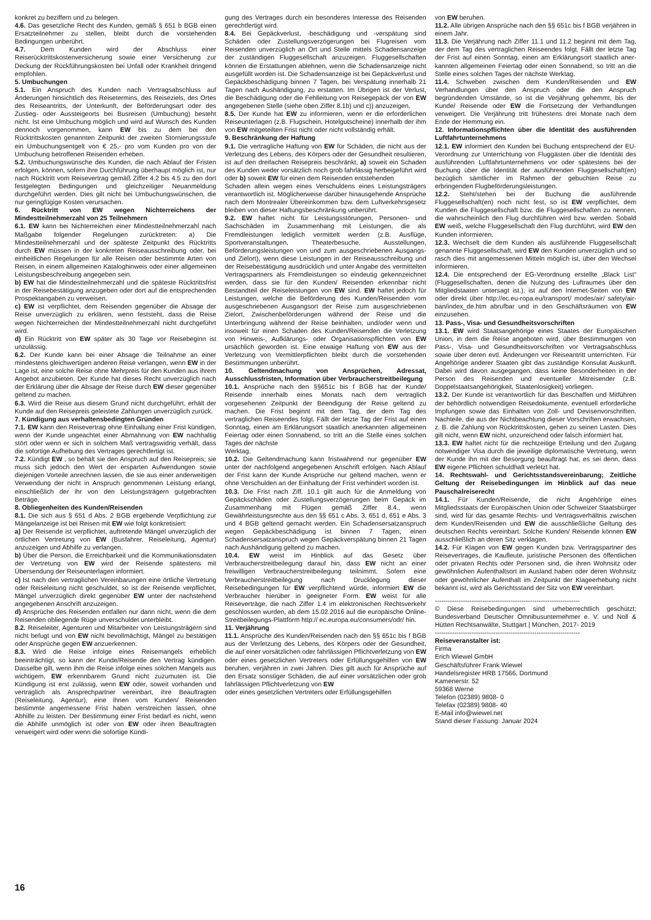konkret zu beziffern und zu belegen.
4.6. Das gesetzliche Recht des Kunden, gemäß § 651 b BGB einen Ersatzteilnehmer zu stellen, bleibt durch die vorstehenden Bedingungen unberührt.
4.7. Dem Kunden wird der Abschluss einer Reiserücktrittskostenversicherung sowie einer Versicherung zur Deckung der Rückführungskosten bei Unfall oder Krankheit dringend empfohlen.
5. Umbuchungen
5.1. Ein Anspruch des Kunden nach Vertragsabschluss auf Änderungen hinsichtlich des Reisetermins, des Reiseziels, des Ortes des Reiseantritts, der Unterkunft, der Beförderungsart oder des Zustieg- oder Aussteigeorts bei Busreisen (Umbuchung) besteht nicht. Ist eine Umbuchung möglich und wird auf Wunsch des Kunden dennoch vorgenommen, kann EW bis zu dem bei den Rücktrittskosten genannten Zeitpunkt der zweiten Stornierungsstufe ein Umbuchungsentgelt von € 25,- pro vom Kunden pro von der Umbuchung betroffenen Reisenden erheben.
5.2. Umbuchungswünsche des Kunden, die nach Ablauf der Fristen erfolgen, können, sofern ihre Durchführung überhaupt möglich ist, nur nach Rücktritt vom Reisevertrag gemäß Ziffer 4.2 bis 4.5 zu den dort festgelegten Bedingungen und gleichzeitiger Neuanmeldung durchgeführt werden. Dies gilt nicht bei Umbuchungswünschen, die nur geringfügige Kosten verursachen.
6. Rücktritt von EW wegen Nichterreichens der Mindestteilnehmerzahl von 25 Teilnehmern
6.1. EW kann bei Nichterreichen einer Mindestteilnehmerzahl nach Maßgabe folgender Regelungen zurücktreten: a) Die Mindestteilnehmerzahl und der späteste Zeitpunkt des Rücktritts durch EW müssen in der konkreten Reiseausschreibung oder, bei einheitlichen Regelungen für alle Reisen oder bestimmte Arten von Reisen, in einem allgemeinen Kataloghinweis oder einer allgemeinen Leistungsbeschreibung angegeben sein.
b) EW hat die Mindestteilnehmerzahl und die späteste Rücktrittsfrist in der Reisebestätigung anzugeben oder dort auf die entsprechenden Prospektangaben zu verweisen.
c) EW ist verpflichtet, dem Reisenden gegenüber die Absage der Reise unverzüglich zu erklären, wenn feststeht, dass die Reise wegen Nichterreichen der Mindestteilnehmerzahl nicht durchgeführt wird.
d) Ein Rücktritt von EW später als 30 Tage vor Reisebeginn ist unzulässig.
6.2. Der Kunde kann bei einer Absage die Teilnahme an einer mindestens gleichwertigen anderen Reise verlangen, wenn EW in der Lage ist, eine solche Reise ohne Mehrpreis für den Kunden aus ihrem Angebot anzubieten. Der Kunde hat dieses Recht unverzüglich nach der Erklärung über die Absage der Reise durch EW dieser gegenüber geltend zu machen.
6.3. Wird die Reise aus diesem Grund nicht durchgeführt, erhält der Kunde auf den Reisepreis geleistete Zahlungen unverzüglich zurück.
7. Kündigung aus verhaltensbedingten Gründen
7.1. EW kann den Reisevertrag ohne Einhaltung einer Frist kündigen, wenn der Kunde ungeachtet einer Abmahnung von EW nachhaltig stört oder wenn er sich in solchem Maß vertragswidrig verhält, dass die sofortige Aufhebung des Vertrages gerechtfertigt ist.
7.2. Kündigt EW , so behält sie den Anspruch auf den Reisepreis; sie muss sich jedoch den Wert der ersparten Aufwendungen sowie diejenigen Vorteile anrechnen lassen, die sie aus einer anderweitigen Verwendung der nicht in Anspruch genommenen Leistung erlangt, einschließlich der ihr von den Leistungsträgern gutgebrachten Beträge.
8. Obliegenheiten des Kunden/Reisenden
8.1. Die sich aus § 651 d Abs. 2 BGB ergebende Verpflichtung zur Mängelanzeige ist bei Reisen mit EW wie folgt konkretisiert:
a) Der Reisende ist verpflichtet, auftretende Mängel unverzüglich der örtlichen Vertretung von EW (Busfahrer, Reiseleitung, Agentur) anzuzeigen und Abhilfe zu verlangen.
b) Über die Person, die Erreichbarkeit und die Kommunikationsdaten der Vertretung von EW wird der Reisende spätestens mit Übersendung der Reiseunterlagen informiert.
c) Ist nach den vertraglichen Vereinbarungen eine örtliche Vertretung oder Reiseleitung nicht geschuldet, so ist der Reisende verpflichtet, Mängel unverzüglich direkt gegenüber EW unter der nachstehend angegebenen Anschrift anzuzeigen.
d) Ansprüche des Reisenden entfallen nur dann nicht, wenn die dem Reisenden obliegende Rüge unverschuldet unterbleibt.
8.2. Reiseleiter, Agenturen und Mitarbeiter von Leistungsträgern sind nicht befugt und von EW nicht bevollmächtigt, Mängel zu bestätigen oder Ansprüche gegen EW anzuerkennen.
8.3. Wird die Reise infolge eines Reisemangels erheblich beeinträchtigt, so kann der Kunde/Reisende den Vertrag kündigen. Dasselbe gilt, wenn ihm die Reise infolge eines solchen Mangels aus wichtigem, EW erkennbarem Grund nicht zuzumuten ist. Die Kündigung ist erst zulässig, wenn EW oder, soweit vorhanden und vertraglich als Ansprechpartner vereinbart, ihre Beauftragten (Reiseleitung, Agentur), eine ihnen vom Kunden/ Reisenden bestimmte angemessene Frist haben verstreichen lassen, ohne Abhilfe zu leisten. Der Bestimmung einer Frist bedarf es nicht, wenn die Abhilfe unmöglich ist oder von EW oder ihren Beauftragten verweigert wird oder wenn die sofortige Kündi-
gung des Vertrages durch ein besonderes Interesse des Reisenden gerechtfertigt wird.
8.4. Bei Gepäckverlust, -beschädigung und -verspätung sind Schäden oder Zustellungsverzögerungen bei Flugreisen vom Reisenden unverzüglich an Ort und Stelle mittels Schadensanzeige der zuständigen Fluggesellschaft anzuzeigen. Fluggesellschaften können die Erstattungen ablehnen, wenn die Schadensanzeige nicht ausgefüllt worden ist. Die Schadensanzeige ist bei Gepäckverlust und Gepäckbeschädigung binnen 7 Tagen, bei Verspätung innerhalb 21 Tagen nach Aushändigung, zu erstatten. Im Übrigen ist der Verlust, die Beschädigung oder die Fehlleitung von Reisegepäck der von EW angegebenen Stelle (siehe oben Ziffer 8.1b) und c)) anzuzeigen.
8.5. Der Kunde hat EW zu informieren, wenn er die erforderlichen Reiseunterlagen (z.B. Flugschein, Hotelgutscheine) innerhalb der ihm von EW mitgeteilten Frist nicht oder nicht vollständig erhält.
9. Beschränkung der Haftung
9.1. Die vertragliche Haftung von EW für Schäden, die nicht aus der Verletzung des Lebens, des Körpers oder der Gesundheit resultieren, ist auf den dreifachen Reisepreis beschränkt, a) soweit ein Schaden des Kunden weder vorsätzlich noch grob fahrlässig herbeigeführt wird oder b) soweit EW für einen dem Reisenden entstehenden
Schaden allein wegen eines Verschuldens eines Leistungsträgers verantwortlich ist. Möglicherweise darüber hinausgehende Ansprüche nach dem Montrealer Übereinkommen bzw. dem Luftverkehrsgesetz bleiben von dieser Haftungsbeschränkung unberührt.
9.2. EW haftet nicht für Leistungsstörungen, Personen- und Sachschäden im Zusammenhang mit Leistungen, die als Fremdleistungen lediglich vermittelt werden (z.B. Ausflüge, Sportveranstaltungen, Theaterbesuche, Ausstellungen, Beförderungsleistungen von und zum ausgeschriebenen Ausgangs- und Zielort), wenn diese Leistungen in der Reiseausschreibung und der Reisebestätigung ausdrücklich und unter Angabe des vermittelten Vertragspartners als Fremdleistungen so eindeutig gekennzeichnet werden, dass sie für den Kunden/ Reisenden erkennbar nicht Bestandteil der Reiseleistungen von EW sind. EW haftet jedoch für Leistungen, welche die Beförderung des Kunden/Reisenden vom ausgeschriebenen Ausgangsort der Reise zum ausgeschriebenen Zielort, Zwischenbeförderungen während der Reise und die Unterbringung während der Reise beinhalten, und/oder wenn und insoweit für einen Schaden des Kunden/Reisenden die Verletzung von Hinweis-, Aufklärungs- oder Organisationspflichten von EW ursächlich geworden ist. Eine etwaige Haftung von EW aus der Verletzung von Vermittlerpflichten bleibt durch die vorstehenden Bestimmungen unberührt.
10. Geltendmachung von Ansprüchen, Adressat, Ausschlussfristen, Information über Verbraucherstreitbeilegung
10.1. Ansprüche nach den §§651c bis f BGB hat der Kunde/ Reisende innerhalb eines Monats nach dem vertraglich vorgesehenen Zeitpunkt der Beendigung der Reise geltend zu machen. Die Frist beginnt mit dem Tag, der dem Tag des vertraglichen Reiseendes folgt. Fällt der letzte Tag der Frist auf einen Sonntag, einen am Erklärungsort staatlich anerkannten allgemeinen Feiertag oder einen Sonnabend, so tritt an die Stelle eines solchen Tages der nächste
Werktag.
10.2. Die Geltendmachung kann fristwahrend nur gegenüber EW unter der nachfolgend angegebenen Anschrift erfolgen. Nach Ablauf der Frist kann der Kunde Ansprüche nur geltend machen, wenn er ohne Verschulden an der Einhaltung der Frist verhindert worden ist.
10.3. Die Frist nach Ziff. 10.1 gilt auch für die Anmeldung von Gepäckschäden oder Zustellungsverzögerungen beim Gepäck im Zusammenhang mit Flügen gemäß Ziffer 8.4., wenn Gewährleistungsrechte aus den §§ 651 c Abs. 3, 651 d, 651 e Abs. 3 und 4 BGB geltend gemacht werden. Ein Schadensersatzanspruch wegen Gepäckbeschädigung ist binnen 7 Tagen, einen Schadensersatzanspruch wegen Gepäckverspätung binnen 21 Tagen nach Aushändigung geltend zu machen.
10.4. EW weist im Hinblick auf das Gesetz über Verbraucherstreitbeilegung darauf hin, dass EW nicht an einer freiwilligen Verbraucherstreitbeilegung teilnimmt. Sofern eine Verbraucherstreitbeilegung nach Drucklegung dieser Reisebedingungen für EW verpflichtend würde, informiert EW die Verbraucher hierüber in geeigneter Form. EW weist für alle Reiseverträge, die nach Ziffer 1.4 im elektronischen Rechtsverkehr geschlossen wurden, ab dem 15.02.2016 auf die europäische Online-Streitbeilegungs-Plattform http:// ec.europa.eu/consumers/odr/ hin.
11. Verjährung
11.1. Ansprüche des Kunden/Reisenden nach den §§ 651c bis f BGB aus der Verletzung des Lebens, des Körpers oder der Gesundheit, die auf einer vorsätzlichen oder fahrlässigen Pflichtverletzung von EW oder eines gesetzlichen Vertreters oder Erfüllungsgehilfen von EW beruhen, verjähren in zwei Jahren. Dies gilt auch für Ansprüche auf den Ersatz sonstiger Schäden, die auf einer vorsätzlichen oder grob fahrlässigen Pflichtverletzung von EW
oder eines gesetzlichen Vertreters oder Erfüllungsgehilfen
von EW beruhen.
11.2. Alle übrigen Ansprüche nach den §§ 651c bis f BGB verjähren in einem Jahr.
11.3. Die Verjährung nach Ziffer 11.1 und 11.2 beginnt mit dem Tag, der dem Tag des vertraglichen Reiseendes folgt. Fällt der letzte Tag der Frist auf einen Sonntag, einen am Erklärungsort staatlich aner- kannten allgemeinen Feiertag oder einen Sonnabend, so tritt an die Stelle eines solchen Tages der nächste Werktag.
11.4. Schweben zwischen dem Kunden/Reisenden und EW Verhandlungen über den Anspruch oder die den Anspruch begründenden Umstände, so ist die Verjährung gehemmt, bis der Kunde/ Reisende oder EW die Fortsetzung der Verhandlungen verweigert. Die Verjährung tritt frühestens drei Monate nach dem Ende der Hemmung ein.
12. Informationspflichten über die Identität des ausführenden Luftfahrtunternehmens
12.1. EW informiert den Kunden bei Buchung entsprechend der EU-Verordnung zur Unterrichtung von Fluggästen über die Identität des ausführenden Luftfahrtunternehmens vor oder spätestens bei der Buchung über die Identität der ausführenden Fluggesellschaft(en) bezüglich sämtlicher im Rahmen der gebuchten Reise zu erbringenden Flugbeförderungsleistungen.
12.2. Steht/stehen bei der Buchung die ausführende Fluggesellschaft(en) noch nicht fest, so ist EW verpflichtet, dem Kunden die Fluggesellschaft bzw. die Fluggesellschaften zu nennen, die wahrscheinlich den Flug durchführen wird bzw. werden. Sobald EW weiß, welche Fluggesellschaft den Flug durchführt, wird EW den Kunden informieren.
12.3. Wechselt die dem Kunden als ausführende Fluggesellschaft genannte Fluggesellschaft, wird EW den Kunden unverzüglich und so rasch dies mit angemessenen Mitteln möglich ist, über den Wechsel informieren.
12.4. Die entsprechend der EG-Verordnung erstellte „Black List“ (Fluggesellschaften, denen die Nutzung des Luftraumes über den Mitgliedstaaten untersagt ist.), ist auf den Internet-Seiten von EW oder direkt über http://ec.eu-ropa.eu/transport/ modes/air/ safety/air-ban/index_de.htm abrufbar und in den Geschäftsräumen von EW einzusehen.
13. Pass-, Visa- und Gesundheitsvorschriften
13.1. EW wird Staatsangehörige eines Staates der Europäischen Union, in dem die Reise angeboten wird, über Bestimmungen von Pass-, Visa- und Gesundheitsvorschriften vor Vertragsabschluss sowie über deren evtl. Änderungen vor Reiseantritt unterrichten. Für Angehörige anderer Staaten gibt das zuständige Konsulat Auskunft. Dabei wird davon ausgegangen, dass keine Besonderheiten in der Person des Reisenden und eventueller Mitreisender (z.B. Doppelstaatsangehörigkeit, Staatenlosigkeit) vorliegen.
13.2. Der Kunde ist verantwortlich für das Beschaffen und Mitführen der behördlich notwendigen Reisedokumente, eventuell erforderliche Impfungen sowie das Einhalten von Zoll- und Devisenvorschriften. Nachteile, die aus der Nichtbeachtung dieser Vorschriften erwachsen, z. B. die Zahlung von Rücktrittskosten, gehen zu seinen Lasten. Dies gilt nicht, wenn EW nicht, unzureichend oder falsch informiert hat.
13.3. EW haftet nicht für die rechtzeitige Erteilung und den Zugang notwendiger Visa durch die jeweilige diplomatische Vertretung, wenn der Kunde ihn mit der Besorgung beauftragt hat, es sei denn, dass EW eigene Pflichten schuldhaft verletzt hat.
14. Rechtswahl- und Gerichtsstandsvereinbarung; Zeitliche Geltung der Reisebedingungen im Hinblick auf das neue Pauschalreiserecht
14.1. Für Kunden/Reisende, die nicht Angehörige eines Mitgliedsstaats der Europäischen Union oder Schweizer Staatsbürger sind, wird für das gesamte Rechts- und Vertragsverhältnis zwischen dem Kunden/Reisenden und EW die ausschließliche Geltung des deutschen Rechts vereinbart. Solche Kunden/ Reisende können EW ausschließlich an deren Sitz verklagen.
14.2. Für Klagen von EW gegen Kunden bzw. Vertragspartner des Reisevertrages, die Kaufleute, juristische Personen des öffentlichen oder privaten Rechts oder Personen sind, die ihren Wohnsitz oder gewöhnlichen Aufenthaltsort im Ausland haben oder deren Wohnsitz oder gewöhnlicher Aufenthalt im Zeitpunkt der Klageerhebung nicht bekannt ist, wird als Gerichtsstand der Sitz von EW vereinbart.
-------------------------------------------------------------------
© Diese Reisebedingungen sind urheberrechtlich geschützt; Bundesverband Deutscher Omnibusunternehmer e. V. und Noll & Hütten Rechtsanwälte, Stuttgart | München, 2017- 2019
-------------------------------------------------------------------
Reiseveranstalter ist:
Firma
Erich Wiewel GmbH
Geschäftsführer Frank Wiewel
Handelsregister HRB 17566, Dortmund
Kamenerstr. 52
59368 Werne
Telefon (02389) 9808- 0
Telefax (02389) 9808- 40
E-Mail info@wiewel.net
Stand dieser Fassung: Januar 2024
16